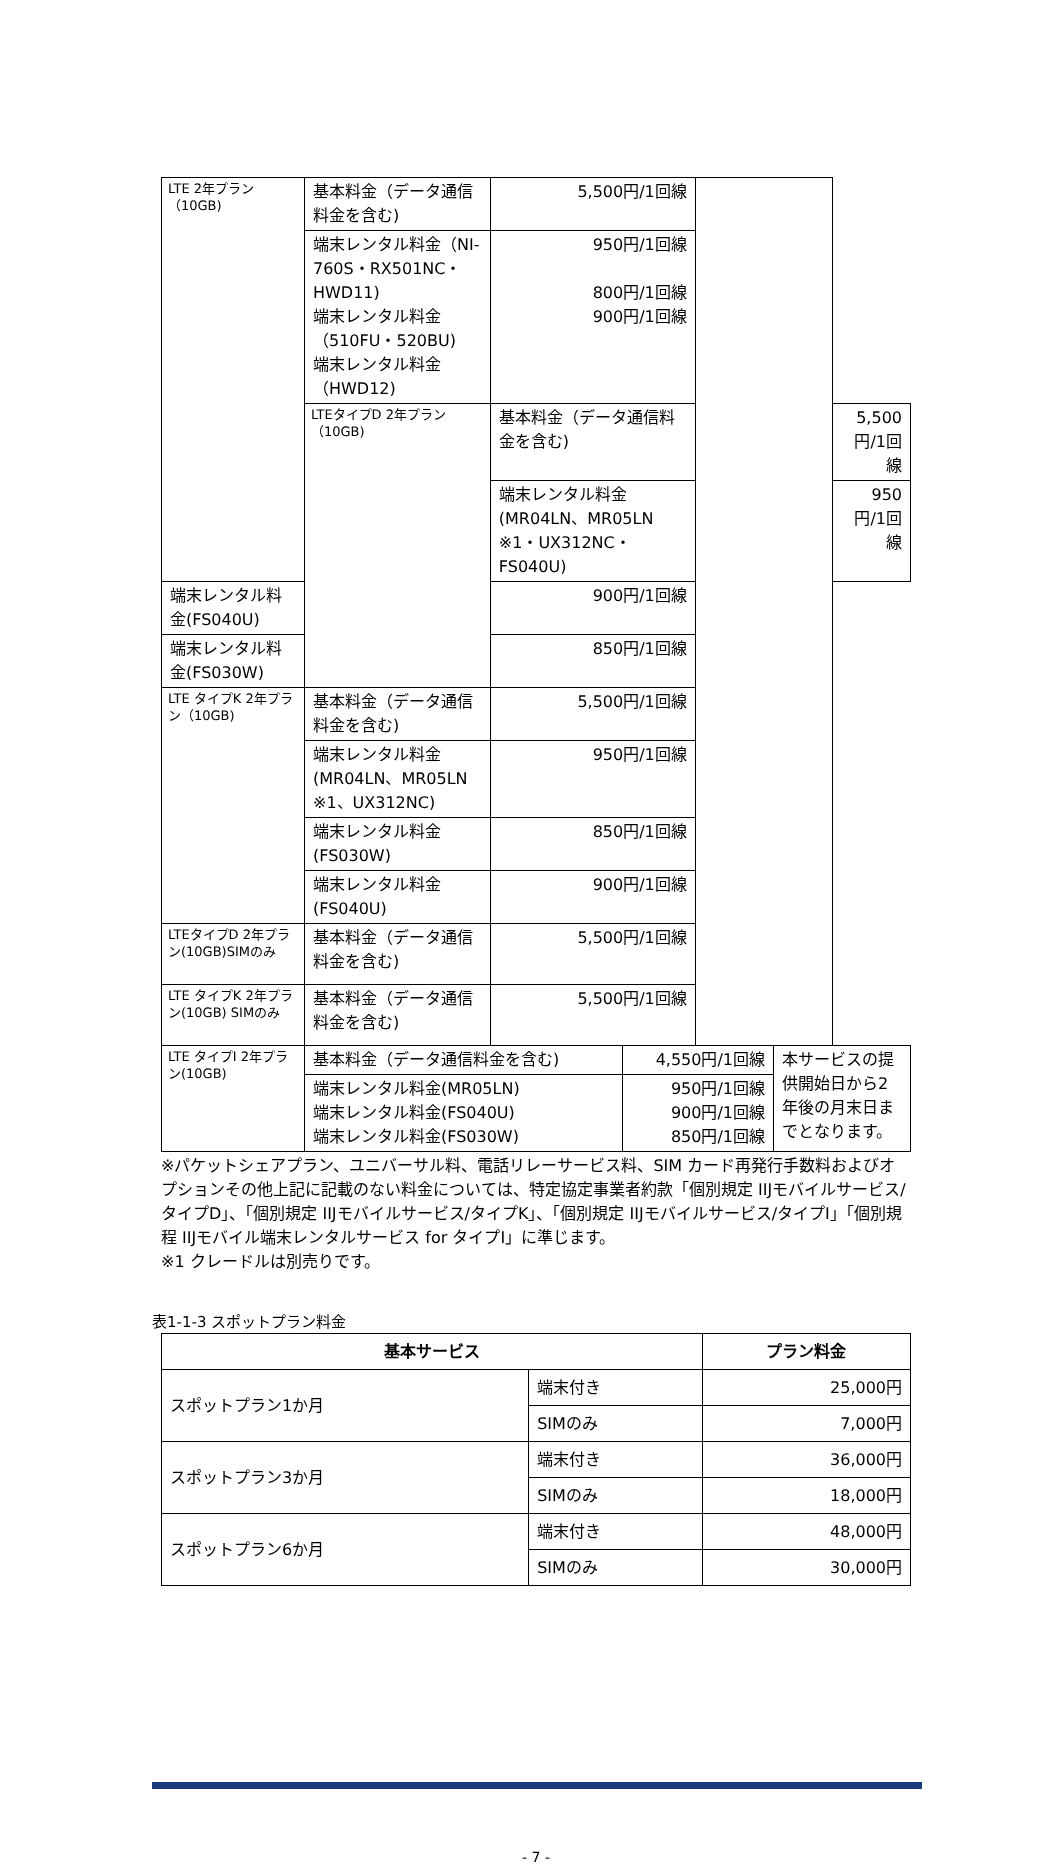| LTE 2年プラン（10GB) | 基本料金（データ通信料金を含む) | 5,500円/1回線 | | |
| | 端末レンタル料金（NI-760S・RX501NC・HWD11) 端末レンタル料金（510FU・520BU) 端末レンタル料金（HWD12) | 950円/1回線 800円/1回線 900円/1回線 | | |
| | LTEタイプD 2年プラン（10GB) | 基本料金（データ通信料金を含む) | | 5,500円/1回線 |
| | | 端末レンタル料金(MR04LN、MR05LN ※1・UX312NC・FS040U) | | 950円/1回線 |
| 端末レンタル料金(FS040U) | | 900円/1回線 | | |
| 端末レンタル料金(FS030W) | | 850円/1回線 | | |
| LTE タイプK 2年プラン（10GB) | 基本料金（データ通信料金を含む) | 5,500円/1回線 | | |
| | 端末レンタル料金(MR04LN、MR05LN ※1、UX312NC) | 950円/1回線 | | |
| | 端末レンタル料金(FS030W) | 850円/1回線 | | |
| | 端末レンタル料金(FS040U) | 900円/1回線 | | |
| LTEタイプD 2年プラン(10GB)SIMのみ | 基本料金（データ通信料金を含む) | 5,500円/1回線 | | |
| LTE タイプK 2年プラン(10GB) SIMのみ | 基本料金（データ通信料金を含む) | 5,500円/1回線 | | |
| LTE タイプI 2年プラン(10GB) | 基本料金（データ通信料金を含む) | 4,550円/1回線 | 本サービスの提供開始日から2年後の月末日までとなります。 |
| | 端末レンタル料金(MR05LN) 端末レンタル料金(FS040U) 端末レンタル料金(FS030W) | 950円/1回線 900円/1回線 850円/1回線 | |
※パケットシェアプラン、ユニバーサル料、電話リレーサービス料、SIM カード再発行手数料およびオプションその他上記に記載のない料金については、特定協定事業者約款「個別規定 IIJモバイルサービス/タイプD」、「個別規定 IIJモバイルサービス/タイプK」、「個別規定 IIJモバイルサービス/タイプI」「個別規程 IIJモバイル端末レンタルサービス for タイプI」に準じます。
※1 クレードルは別売りです。
表1-1-3 スポットプラン料金
| 基本サービス | | プラン料金 |
| --- | --- | --- |
| スポットプラン1か月 | 端末付き | 25,000円 |
| | SIMのみ | 7,000円 |
| スポットプラン3か月 | 端末付き | 36,000円 |
| | SIMのみ | 18,000円 |
| スポットプラン6か月 | 端末付き | 48,000円 |
| | SIMのみ | 30,000円 |
- 7 -